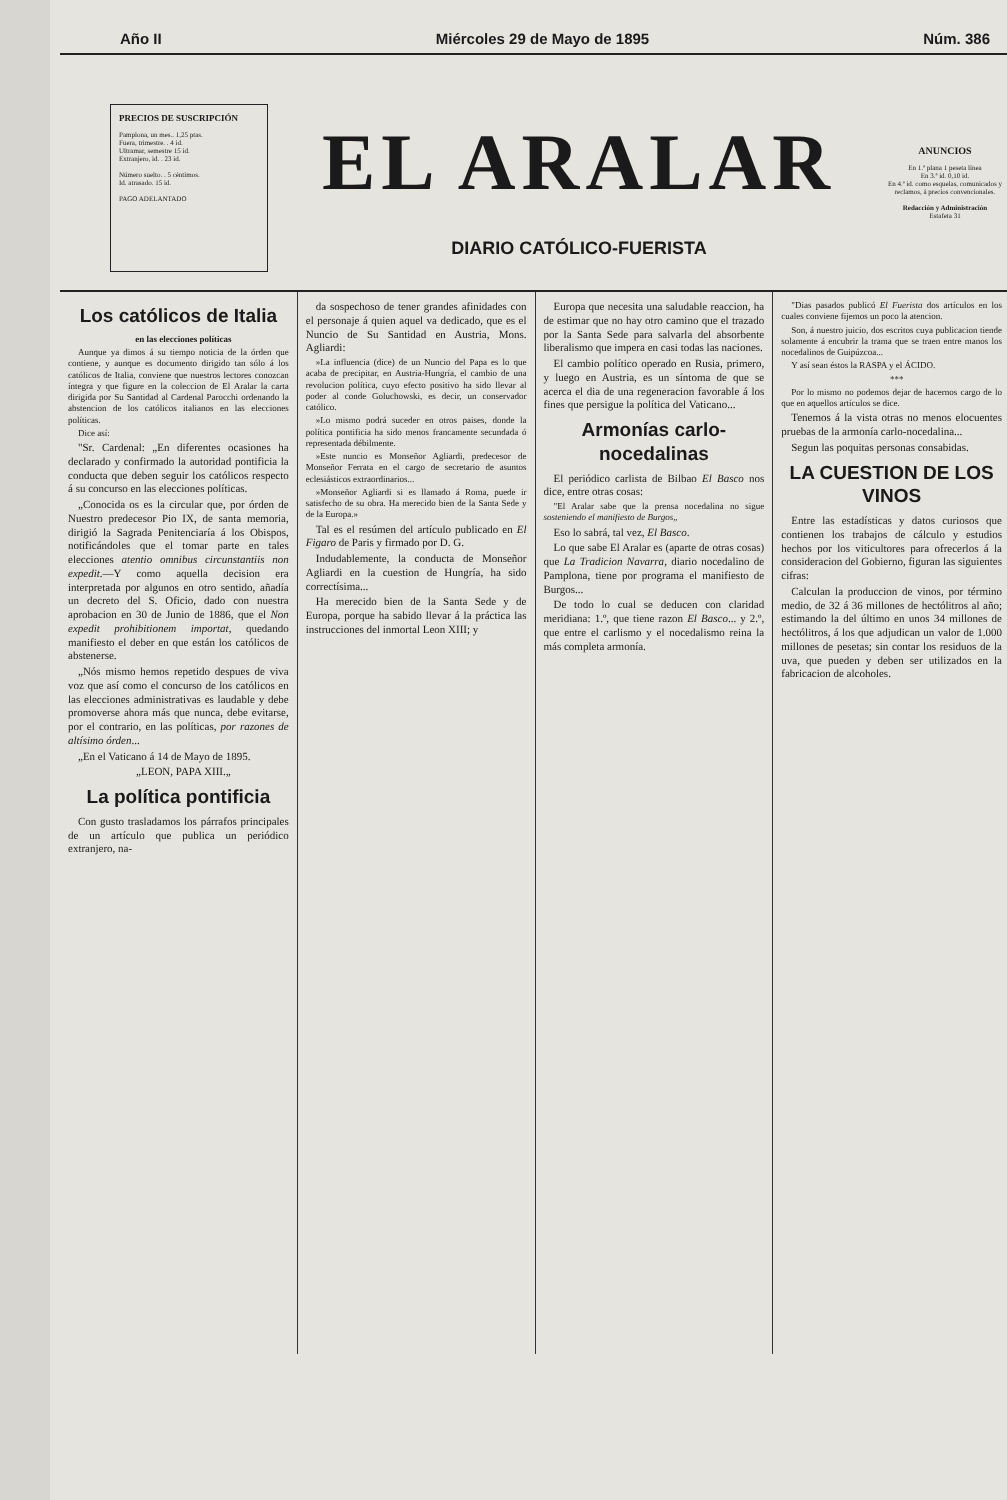Año II Miércoles 29 de Mayo de 1895 Núm. 386
PRECIOS DE SUSCRIPCIÓN
Pamplona, un mes.. 1,25 ptas.
Fuera, trimestre. . 4 id.
Ultramar, semestre 15 id.
Extranjero, id. . 23 id.
Número suelto. . 5 céntimos.
Id. atrasado. 15 id.
PAGO ADELANTADO
EL ARALAR
DIARIO CATÓLICO-FUERISTA
ANUNCIOS
En 1.ª plana 1 peseta línea
En 3.ª id. 0,10 id.
En 4.ª id. como esquelas, comunicados y reclamos, á precios convencionales.
Redacción y Administración
Estafeta 31
Los católicos de Italia
en las elecciones políticas
Aunque ya dimos á su tiempo noticia de la órden que contiene, y aunque es documento dirigido tan sólo á los católicos de Italia, conviene que nuestros lectores conozcan íntegra y que figure en la coleccion de El Aralar la carta dirigida por Su Santidad al Cardenal Parocchi ordenando la abstencion de los católicos italianos en las elecciones políticas.
Dice así:
"Sr. Cardenal: „En diferentes ocasiones ha declarado y confirmado la autoridad pontificia la conducta que deben seguir los católicos respecto á su concurso en las elecciones políticas.
„Conocida os es la circular que, por órden de Nuestro predecesor Pio IX, de santa memoria, dirigió la Sagrada Penitenciaría á los Obispos, notificándoles que el tomar parte en tales elecciones atentio omnibus circunstantiis non expedit.—Y como aquella decision era interpretada por algunos en otro sentido, añadía un decreto del S. Oficio, dado con nuestra aprobacion en 30 de Junio de 1886, que el Non expedit prohibitionem importat, quedando manifiesto el deber en que están los católicos de abstenerse.
„Nós mismo hemos repetido despues de viva voz que así como el concurso de los católicos en las elecciones administrativas es laudable y debe promoverse ahora más que nunca, debe evitarse, por el contrario, en las políticas, por razones de altísimo órden...
„En el Vaticano á 14 de Mayo de 1895.
„LEON, PAPA XIII.„
La política pontificia
Con gusto trasladamos los párrafos principales de un artículo que publica un periódico extranjero, na-
da sospechoso de tener grandes afinidades con el personaje á quien aquel va dedicado, que es el Nuncio de Su Santidad en Austria, Mons. Agliardi:
»La influencia (dice) de un Nuncio del Papa es lo que acaba de precipitar, en Austria-Hungría, el cambio de una revolucion política, cuyo efecto positivo ha sido llevar al poder al conde Goluchowski, es decir, un conservador católico.
»Lo mismo podrá suceder en otros paises, donde la política pontificia ha sido menos francamente secundada ó representada débilmente.
»Este nuncio es Monseñor Agliardi, predecesor de Monseñor Ferrata en el cargo de secretario de asuntos eclesiásticos extraordinarios...
»Monseñor Agliardi si es llamado á Roma, puede ir satisfecho de su obra. Ha merecido bien de la Santa Sede y de la Europa.»
Tal es el resúmen del artículo publicado en El Figaro de Paris y firmado por D. G.
Indudablemente, la conducta de Monseñor Agliardi en la cuestion de Hungría, ha sido correctísima...
Ha merecido bien de la Santa Sede y de Europa, porque ha sabido llevar á la práctica las instrucciones del inmortal Leon XIII; y
Europa que necesita una saludable reaccion, ha de estimar que no hay otro camino que el trazado por la Santa Sede para salvarla del absorbente liberalismo que impera en casi todas las naciones.
El cambio político operado en Rusia, primero, y luego en Austria, es un síntoma de que se acerca el dia de una regeneracion favorable á los fines que persigue la política del Vaticano...
Armonías carlo-nocedalinas
El periódico carlista de Bilbao El Basco nos dice, entre otras cosas:
"El Aralar sabe que la prensa nocedalina no sigue sosteniendo el manifiesto de Burgos„
Eso lo sabrá, tal vez, El Basco.
Lo que sabe El Aralar es (aparte de otras cosas) que La Tradicion Navarra, diario nocedalino de Pamplona, tiene por programa el manifiesto de Burgos...
De todo lo cual se deducen con claridad meridiana: 1.º, que tiene razon El Basco... y 2.º, que entre el carlismo y el nocedalismo reina la más completa armonía.
"Dias pasados publicó El Fuerista dos artículos en los cuales conviene fijemos un poco la atencion.
Son, á nuestro juicio, dos escritos cuya publicacion tiende solamente á encubrir la trama que se traen entre manos los nocedalinos de Guipúzcoa...
Y así sean éstos la RASPA y el ÁCIDO.
***
Por lo mismo no podemos dejar de hacernos cargo de lo que en aquellos artículos se dice.
Tenemos á la vista otras no menos elocuentes pruebas de la armonía carlo-nocedalina...
Segun las poquitas personas consabidas.
LA CUESTION DE LOS VINOS
Entre las estadísticas y datos curiosos que contienen los trabajos de cálculo y estudios hechos por los viticultores para ofrecerlos á la consideracion del Gobierno, figuran las siguientes cifras:
Calculan la produccion de vinos, por término medio, de 32 á 36 millones de hectólitros al año; estimando la del último en unos 34 millones de hectólitros, á los que adjudican un valor de 1.000 millones de pesetas; sin contar los residuos de la uva, que pueden y deben ser utilizados en la fabricacion de alcoholes.